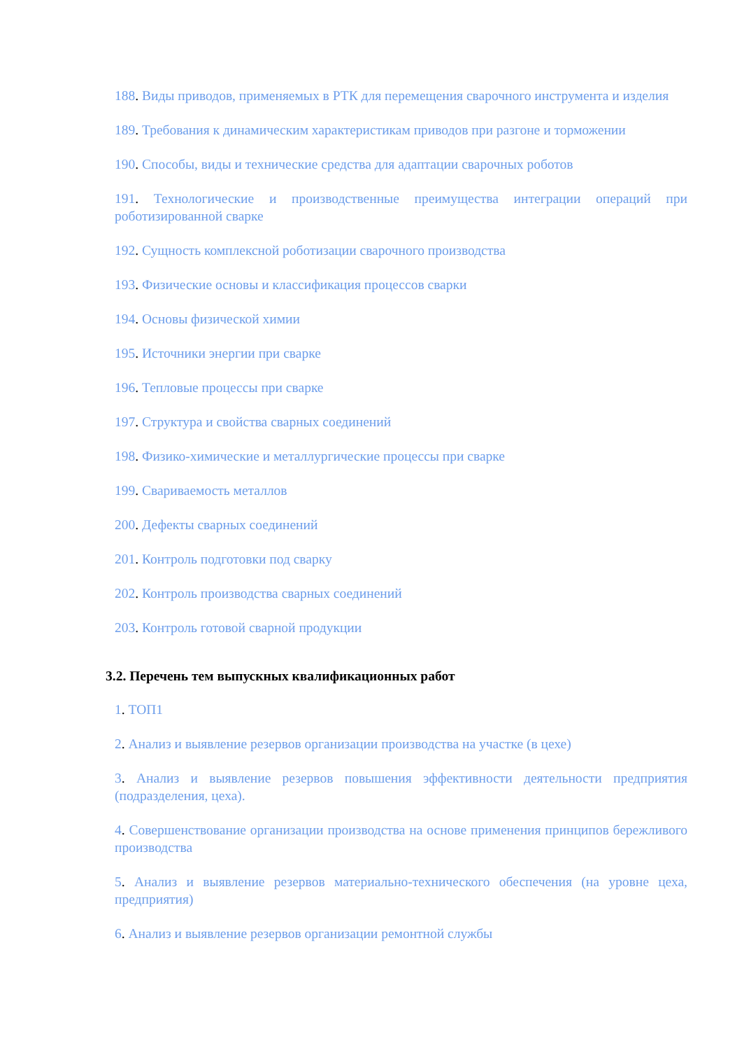188. Виды приводов, применяемых в РТК для перемещения сварочного инструмента и изделия
189. Требования к динамическим характеристикам приводов при разгоне и торможении
190. Способы, виды и технические средства для адаптации сварочных роботов
191. Технологические и производственные преимущества интеграции операций при роботизированной сварке
192. Сущность комплексной роботизации сварочного производства
193. Физические основы и классификация процессов сварки
194. Основы физической химии
195. Источники энергии при сварке
196. Тепловые процессы при сварке
197. Структура и свойства сварных соединений
198. Физико-химические и металлургические процессы при сварке
199. Свариваемость металлов
200. Дефекты сварных соединений
201. Контроль подготовки под сварку
202. Контроль производства сварных соединений
203. Контроль готовой сварной продукции
3.2. Перечень тем выпускных квалификационных работ
1. ТОП1
2. Анализ и выявление резервов организации производства на участке (в цехе)
3. Анализ и выявление резервов повышения эффективности деятельности предприятия (подразделения, цеха).
4. Совершенствование организации производства на основе применения принципов бережливого производства
5. Анализ и выявление резервов материально-технического обеспечения (на уровне цеха, предприятия)
6. Анализ и выявление резервов организации ремонтной службы